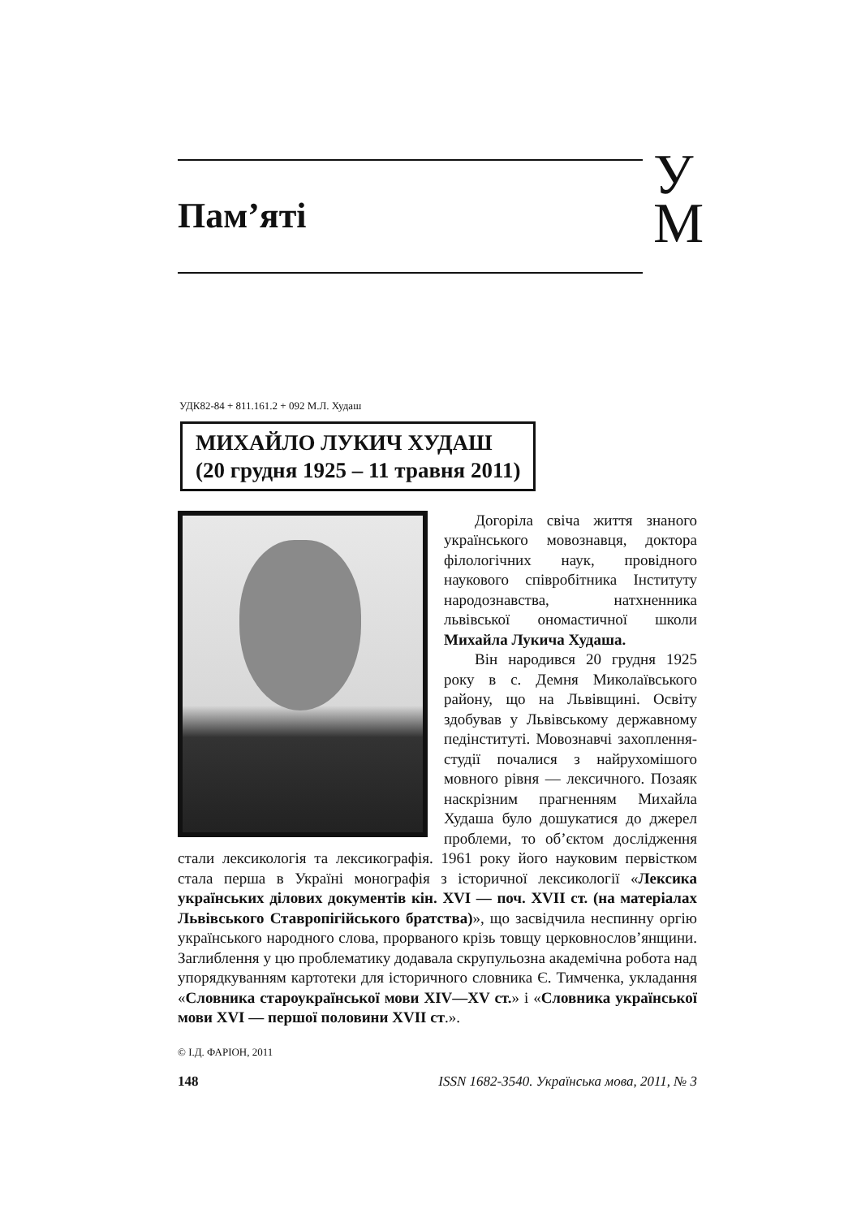Пам’яті
У
М
УДК82-84 + 811.161.2 + 092 М.Л. Худаш
МИХАЙЛО ЛУКИЧ ХУДАШ
(20 грудня 1925 – 11 травня 2011)
Догоріла свіча життя знаного українського мовознавця, доктора філологічних наук, провідного наукового співробітника Інституту народознавства, натхненника львівської ономастичної школи Михайла Лукича Худаша.
Він народився 20 грудня 1925 року в с. Демня Миколаївського району, що на Львівщині. Освіту здобував у Львівському державному педінституті. Мовознавчі захоплення-студії почалися з найрухомішого мовного рівня — лексичного. Позаяк наскрізним прагненням Михайла Худаша було дошукатися до джерел проблеми, то об’єктом дослідження стали лексикологія та лексикографія. 1961 року його науковим первістком стала перша в Україні монографія з історичної лексикології «Лексика українських ділових документів кін. XVI — поч. XVII ст. (на матеріалах Львівського Ставропігійського братства)», що засвідчила неспинну оргію українського народного слова, прорваного крізь товщу церковнослов’янщини. Заглиблення у цю проблематику додавала скрупульозна академічна робота над упорядкуванням картотеки для історичного словника Є. Тимченка, укладання «Словника староукраїнської мови XIV—XV ст.» і «Словника української мови XVI — першої половини XVII ст.».
© І.Д. ФАРІОН, 2011
148 ISSN 1682-3540. Українська мова, 2011, № 3